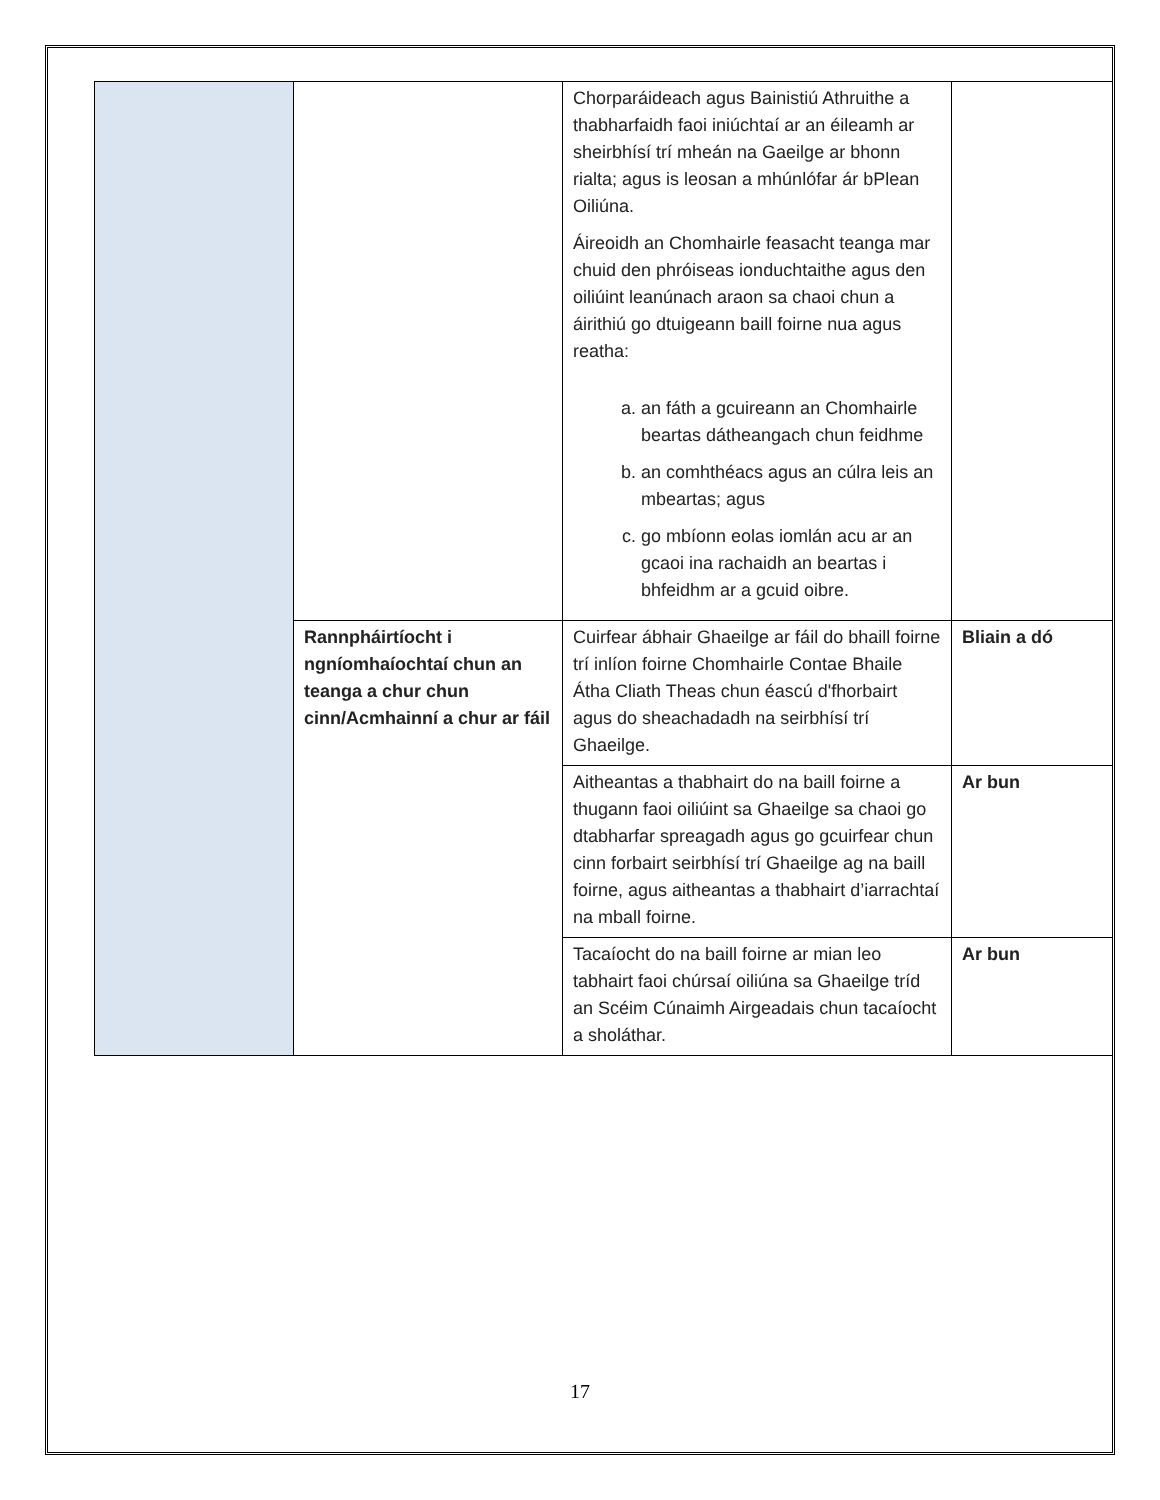| | | Chorparáideach agus Bainistiú Athruithe a thabharfaidh faoi iniúchtaí ar an éileamh ar sheirbhísí trí mheán na Gaeilge ar bhonn rialta; agus is leosan a mhúnlófar ár bPlean Oiliúna. Áireoidh an Chomhairle feasacht teanga mar chuid den phróiseas ionduchtaithe agus den oiliúint leanúnach araon sa chaoi chun a áirithiú go dtuigeann baill foirne nua agus reatha: a. an fáth a gcuireann an Chomhairle beartas dátheangach chun feidhme b. an comhthéacs agus an cúlra leis an mbeartas; agus c. go mbíonn eolas iomlán acu ar an gcaoi ina rachaidh an beartas i bhfeidhm ar a gcuid oibre. | |
| | Rannpháirtíocht i ngníomhaíochtaí chun an teanga a chur chun cinn/Acmhainní a chur ar fáil | Cuirfear ábhair Ghaeilge ar fáil do bhaill foirne trí inlíon foirne Chomhairle Contae Bhaile Átha Cliath Theas chun éascú d'fhorbairt agus do sheachadadh na seirbhísí trí Ghaeilge. | Bliain a dó |
| | | Aitheantas a thabhairt do na baill foirne a thugann faoi oiliúint sa Ghaeilge sa chaoi go dtabharfar spreagadh agus go gcuirfear chun cinn forbairt seirbhísí trí Ghaeilge ag na baill foirne, agus aitheantas a thabhairt d’iarrachtaí na mball foirne. | Ar bun |
| | | Tacaíocht do na baill foirne ar mian leo tabhairt faoi chúrsaí oiliúna sa Ghaeilge tríd an Scéim Cúnaimh Airgeadais chun tacaíocht a sholáthar. | Ar bun |
17